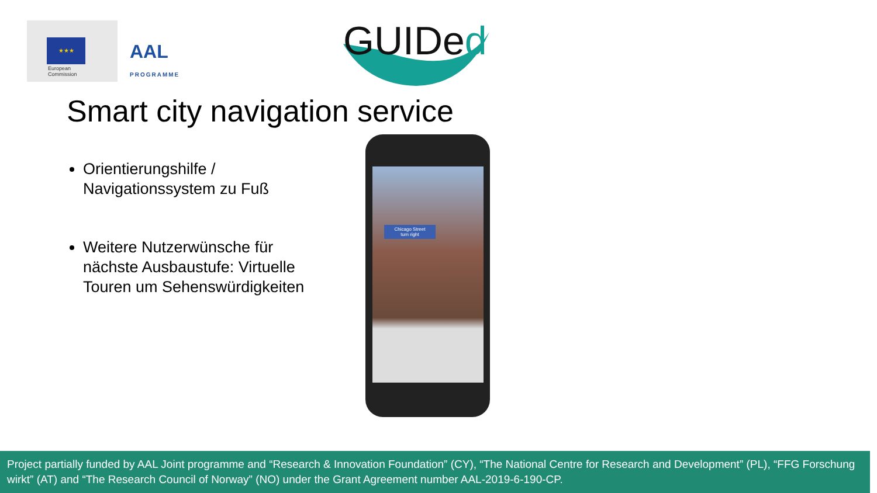★★★
European
Commission
AAL
PROGRAMME
GUIDed
Smart city navigation service
Orientierungshilfe / Navigationssystem zu Fuß
Weitere Nutzerwünsche für nächste Ausbaustufe: Virtuelle Touren um Sehenswürdigkeiten
Chicago Street
turn right
Project partially funded by AAL Joint programme and “Research & Innovation Foundation” (CY), “The National Centre for Research and Development” (PL), “FFG Forschung wirkt” (AT) and “The Research Council of Norway” (NO) under the Grant Agreement number AAL-2019-6-190-CP.